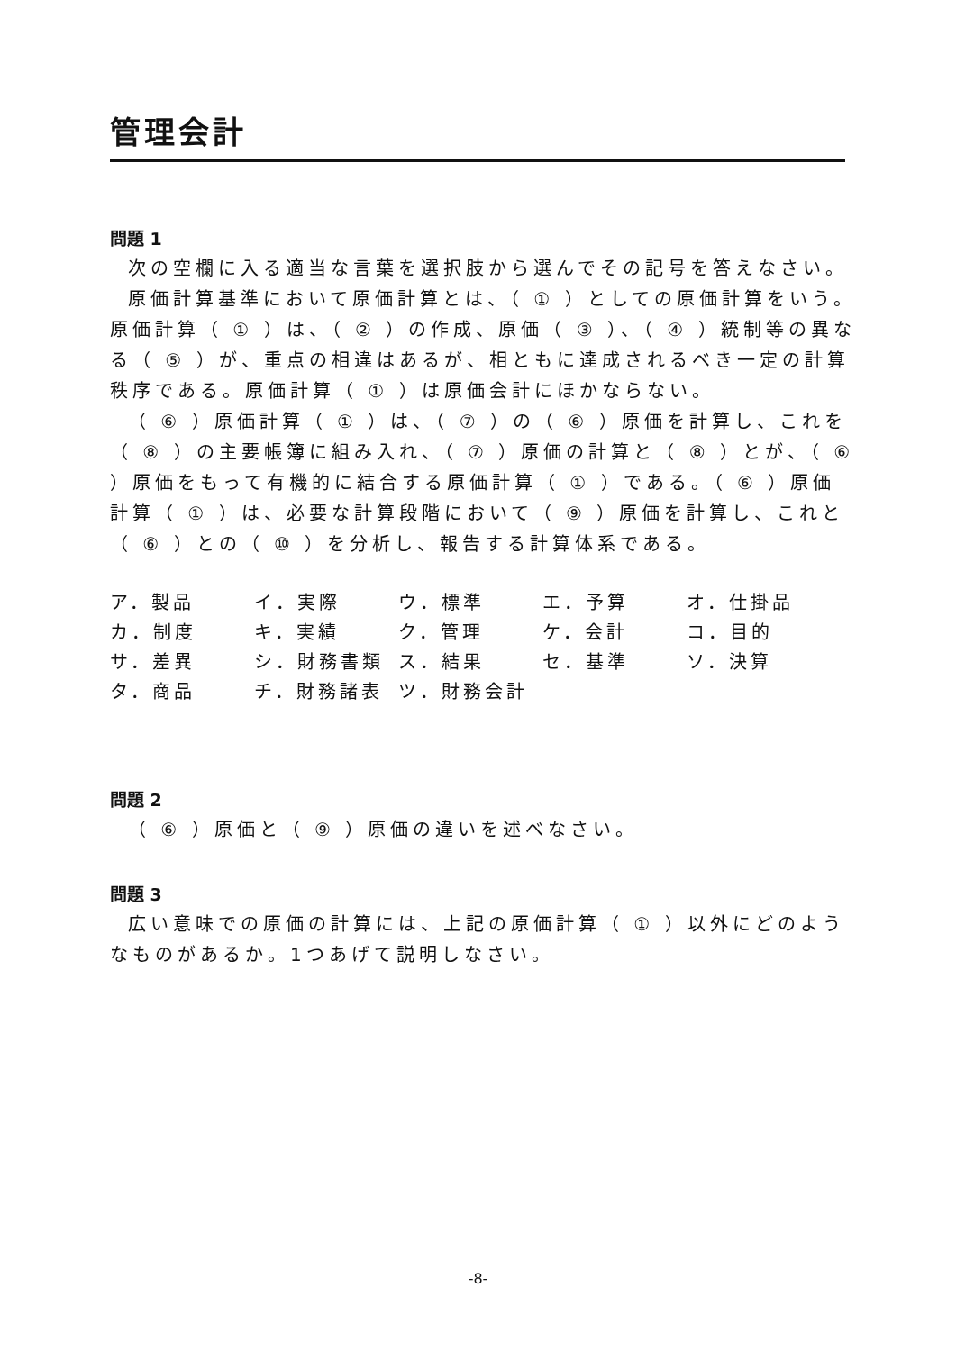管理会計
問題 1
次の空欄に入る適当な言葉を選択肢から選んでその記号を答えなさい。
原価計算基準において原価計算とは、（ ① ）としての原価計算をいう。原価計算（ ① ）は、（ ② ）の作成、原価（ ③ ）、（ ④ ）統制等の異なる（ ⑤ ）が、重点の相違はあるが、相ともに達成されるべき一定の計算秩序である。原価計算（ ① ）は原価会計にほかならない。
（ ⑥ ）原価計算（ ① ）は、（ ⑦ ）の（ ⑥ ）原価を計算し、これを（ ⑧ ）の主要帳簿に組み入れ、（ ⑦ ）原価の計算と（ ⑧ ）とが、（ ⑥ ）原価をもって有機的に結合する原価計算（ ① ）である。（ ⑥ ）原価計算（ ① ）は、必要な計算段階において（ ⑨ ）原価を計算し、これと（ ⑥ ）との（ ⑩ ）を分析し、報告する計算体系である。
| ア．製品 | イ．実際 | ウ．標準 | エ．予算 | オ．仕掛品 |
| カ．制度 | キ．実績 | ク．管理 | ケ．会計 | コ．目的 |
| サ．差異 | シ．財務書類 | ス．結果 | セ．基準 | ソ．決算 |
| タ．商品 | チ．財務諸表 | ツ．財務会計 | | |
問題 2
（ ⑥ ）原価と（ ⑨ ）原価の違いを述べなさい。
問題 3
広い意味での原価の計算には、上記の原価計算（ ① ）以外にどのようなものがあるか。1つあげて説明しなさい。
-8-